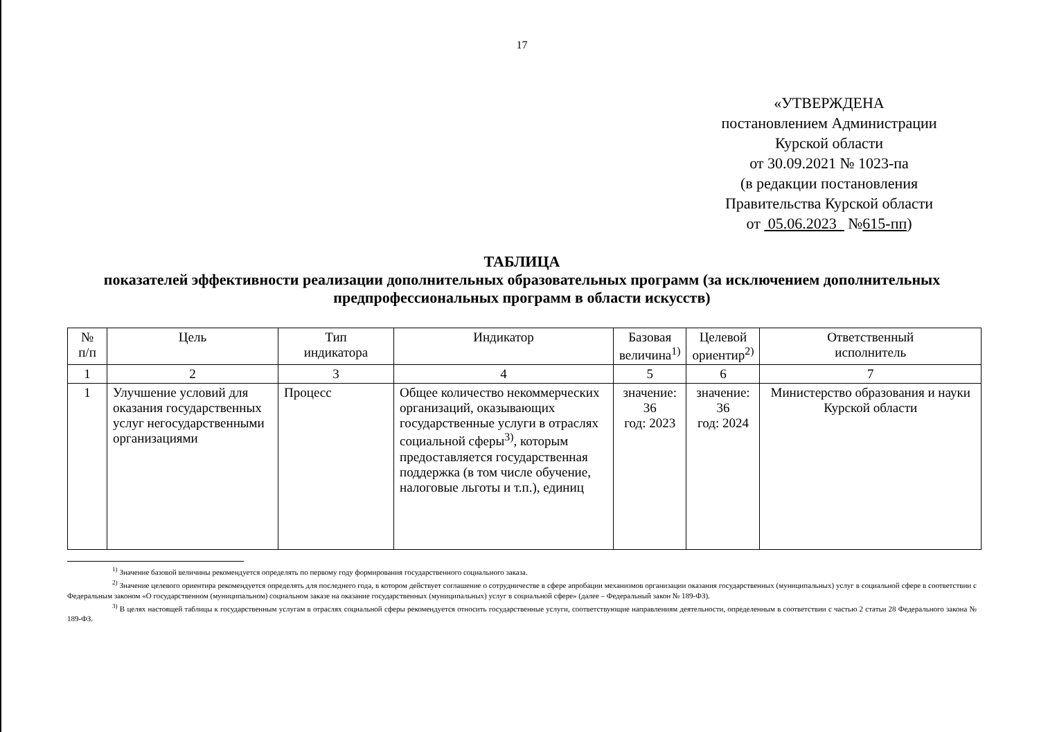17
«УТВЕРЖДЕНА
постановлением Администрации
Курской области
от 30.09.2021 № 1023-па
(в редакции постановления
Правительства Курской области
от 05.06.2023 №615-пп)
ТАБЛИЦА
показателей эффективности реализации дополнительных образовательных программ (за исключением дополнительных предпрофессиональных программ в области искусств)
| № п/п | Цель | Тип индикатора | Индикатор | Базовая величина<sup>1)</sup> | Целевой ориентир<sup>2)</sup> | Ответственный исполнитель |
| --- | --- | --- | --- | --- | --- | --- |
| 1 | 2 | 3 | 4 | 5 | 6 | 7 |
| 1 | Улучшение условий для оказания государственных услуг негосударственными организациями | Процесс | Общее количество некоммерческих организаций, оказывающих государственные услуги в отраслях социальной сферы<sup>3)</sup>, которым предоставляется государственная поддержка (в том числе обучение, налоговые льготы и т.п.), единиц | значение: 36 год: 2023 | значение: 36 год: 2024 | Министерство образования и науки Курской области |
<sup>1)</sup> Значение базовой величины рекомендуется определять по первому году формирования государственного социального заказа.
<sup>2)</sup> Значение целевого ориентира рекомендуется определять для последнего года, в котором действует соглашение о сотрудничестве в сфере апробации механизмов организации оказания государственных (муниципальных) услуг в социальной сфере в соответствии с Федеральным законом «О государственном (муниципальном) социальном заказе на оказание государственных (муниципальных) услуг в социальной сфере» (далее – Федеральный закон № 189-ФЗ).
<sup>3)</sup> В целях настоящей таблицы к государственным услугам в отраслях социальной сферы рекомендуется относить государственные услуги, соответствующие направлениям деятельности, определенным в соответствии с частью 2 статьи 28 Федерального закона № 189-ФЗ.